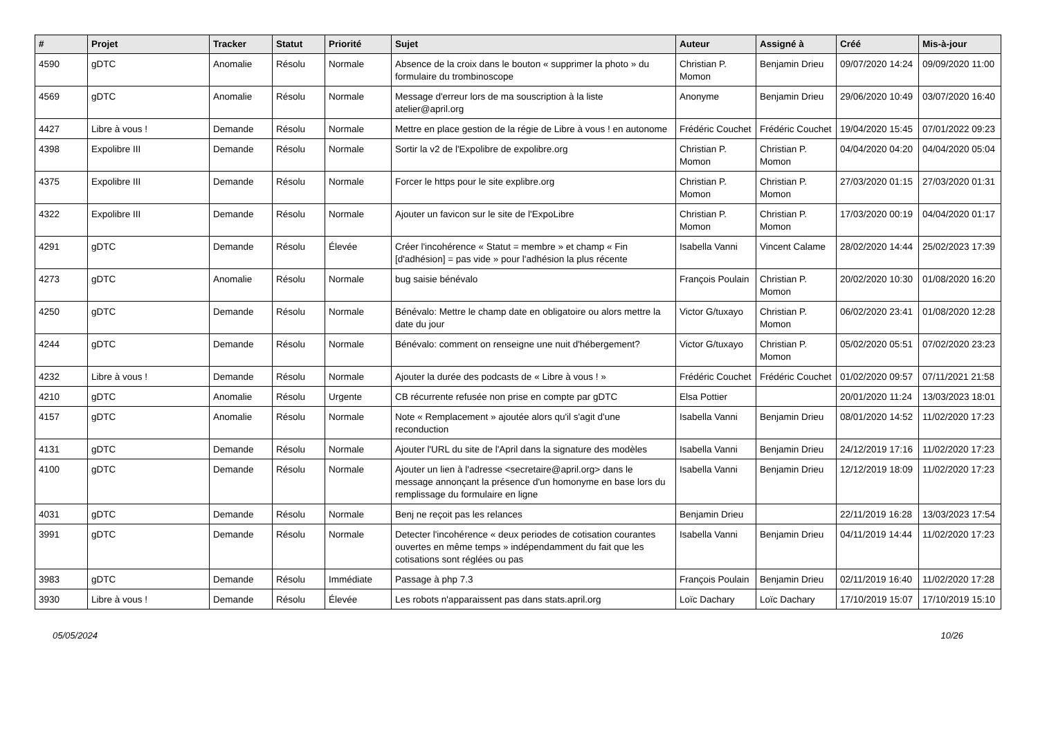| # | Projet | Tracker | Statut | Priorité | Sujet | Auteur | Assigné à | Créé | Mis-à-jour |
| --- | --- | --- | --- | --- | --- | --- | --- | --- | --- |
| 4590 | gDTC | Anomalie | Résolu | Normale | Absence de la croix dans le bouton « supprimer la photo » du formulaire du trombinoscope | Christian P. Momon | Benjamin Drieu | 09/07/2020 14:24 | 09/09/2020 11:00 |
| 4569 | gDTC | Anomalie | Résolu | Normale | Message d'erreur lors de ma souscription à la liste atelier@april.org | Anonyme | Benjamin Drieu | 29/06/2020 10:49 | 03/07/2020 16:40 |
| 4427 | Libre à vous ! | Demande | Résolu | Normale | Mettre en place gestion de la régie de Libre à vous ! en autonome | Frédéric Couchet | Frédéric Couchet | 19/04/2020 15:45 | 07/01/2022 09:23 |
| 4398 | Expolibre III | Demande | Résolu | Normale | Sortir la v2 de l'Expolibre de expolibre.org | Christian P. Momon | Christian P. Momon | 04/04/2020 04:20 | 04/04/2020 05:04 |
| 4375 | Expolibre III | Demande | Résolu | Normale | Forcer le https pour le site explibre.org | Christian P. Momon | Christian P. Momon | 27/03/2020 01:15 | 27/03/2020 01:31 |
| 4322 | Expolibre III | Demande | Résolu | Normale | Ajouter un favicon sur le site de l'ExpoLibre | Christian P. Momon | Christian P. Momon | 17/03/2020 00:19 | 04/04/2020 01:17 |
| 4291 | gDTC | Demande | Résolu | Élevée | Créer l'incohérence « Statut = membre » et champ « Fin [d'adhésion] = pas vide » pour l'adhésion la plus récente | Isabella Vanni | Vincent Calame | 28/02/2020 14:44 | 25/02/2023 17:39 |
| 4273 | gDTC | Anomalie | Résolu | Normale | bug saisie bénévalo | François Poulain | Christian P. Momon | 20/02/2020 10:30 | 01/08/2020 16:20 |
| 4250 | gDTC | Demande | Résolu | Normale | Bénévalo: Mettre le champ date en obligatoire ou alors mettre la date du jour | Victor G/tuxayo | Christian P. Momon | 06/02/2020 23:41 | 01/08/2020 12:28 |
| 4244 | gDTC | Demande | Résolu | Normale | Bénévalo: comment on renseigne une nuit d'hébergement? | Victor G/tuxayo | Christian P. Momon | 05/02/2020 05:51 | 07/02/2020 23:23 |
| 4232 | Libre à vous ! | Demande | Résolu | Normale | Ajouter la durée des podcasts de « Libre à vous ! » | Frédéric Couchet | Frédéric Couchet | 01/02/2020 09:57 | 07/11/2021 21:58 |
| 4210 | gDTC | Anomalie | Résolu | Urgente | CB récurrente refusée non prise en compte par gDTC | Elsa Pottier | | 20/01/2020 11:24 | 13/03/2023 18:01 |
| 4157 | gDTC | Anomalie | Résolu | Normale | Note « Remplacement » ajoutée alors qu'il s'agit d'une reconduction | Isabella Vanni | Benjamin Drieu | 08/01/2020 14:52 | 11/02/2020 17:23 |
| 4131 | gDTC | Demande | Résolu | Normale | Ajouter l'URL du site de l'April dans la signature des modèles | Isabella Vanni | Benjamin Drieu | 24/12/2019 17:16 | 11/02/2020 17:23 |
| 4100 | gDTC | Demande | Résolu | Normale | Ajouter un lien à l'adresse <secretaire@april.org> dans le message annonçant la présence d'un homonyme en base lors du remplissage du formulaire en ligne | Isabella Vanni | Benjamin Drieu | 12/12/2019 18:09 | 11/02/2020 17:23 |
| 4031 | gDTC | Demande | Résolu | Normale | Benj ne reçoit pas les relances | Benjamin Drieu | | 22/11/2019 16:28 | 13/03/2023 17:54 |
| 3991 | gDTC | Demande | Résolu | Normale | Detecter l'incohérence « deux periodes de cotisation courantes ouvertes en même temps » indépendamment du fait que les cotisations sont réglées ou pas | Isabella Vanni | Benjamin Drieu | 04/11/2019 14:44 | 11/02/2020 17:23 |
| 3983 | gDTC | Demande | Résolu | Immédiate | Passage à php 7.3 | François Poulain | Benjamin Drieu | 02/11/2019 16:40 | 11/02/2020 17:28 |
| 3930 | Libre à vous ! | Demande | Résolu | Élevée | Les robots n'apparaissent pas dans stats.april.org | Loïc Dachary | Loïc Dachary | 17/10/2019 15:07 | 17/10/2019 15:10 |
05/05/2024 10/26